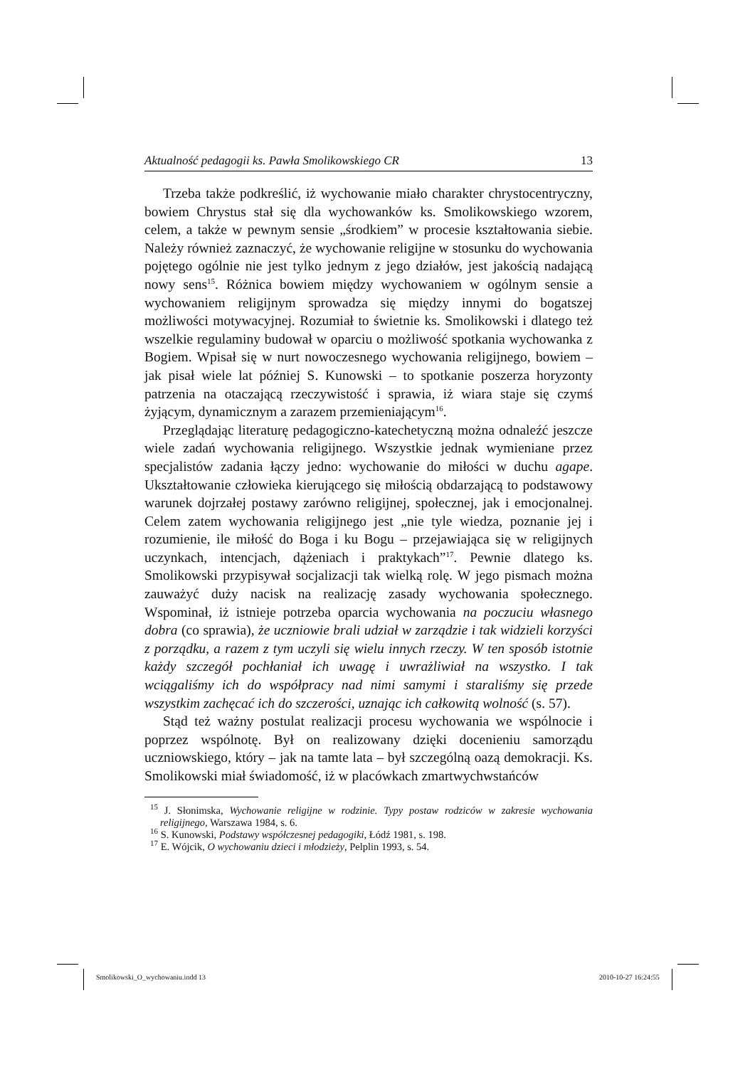Aktualność pedagogii ks. Pawła Smolikowskiego CR 13
Trzeba także podkreślić, iż wychowanie miało charakter chrystocentryczny, bowiem Chrystus stał się dla wychowanków ks. Smolikowskiego wzorem, celem, a także w pewnym sensie „środkiem” w procesie kształtowania siebie. Należy również zaznaczyć, że wychowanie religijne w stosunku do wychowania pojętego ogólnie nie jest tylko jednym z jego działów, jest jakością nadającą nowy sens<sup>15</sup>. Różnica bowiem między wychowaniem w ogólnym sensie a wychowaniem religijnym sprowadza się między innymi do bogatszej możliwości motywacyjnej. Rozumiał to świetnie ks. Smolikowski i dlatego też wszelkie regulaminy budował w oparciu o możliwość spotkania wychowanka z Bogiem. Wpisał się w nurt nowoczesnego wychowania religijnego, bowiem – jak pisał wiele lat później S. Kunowski – to spotkanie poszerza horyzonty patrzenia na otaczającą rzeczywistość i sprawia, iż wiara staje się czymś żyjącym, dynamicznym a zarazem przemieniającym<sup>16</sup>.
Przeglądając literaturę pedagogiczno-katechetyczną można odnaleźć jeszcze wiele zadań wychowania religijnego. Wszystkie jednak wymieniane przez specjalistów zadania łączy jedno: wychowanie do miłości w duchu agape. Ukształtowanie człowieka kierującego się miłością obdarzającą to podstawowy warunek dojrzałej postawy zarówno religijnej, społecznej, jak i emocjonalnej. Celem zatem wychowania religijnego jest „nie tyle wiedza, poznanie jej i rozumienie, ile miłość do Boga i ku Bogu – przejawiająca się w religijnych uczynkach, intencjach, dążeniach i praktykach”<sup>17</sup>. Pewnie dlatego ks. Smolikowski przypisywał socjalizacji tak wielką rolę. W jego pismach można zauważyć duży nacisk na realizację zasady wychowania społecznego. Wspominał, iż istnieje potrzeba oparcia wychowania na poczuciu własnego dobra (co sprawia), że uczniowie brali udział w zarządzie i tak widzieli korzyści z porządku, a razem z tym uczyli się wielu innych rzeczy. W ten sposób istotnie każdy szczegół pochłaniał ich uwagę i uwrażliwiał na wszystko. I tak wciągaliśmy ich do współpracy nad nimi samymi i staraliśmy się przede wszystkim zachęcać ich do szczerości, uznając ich całkowitą wolność (s. 57).
Stąd też ważny postulat realizacji procesu wychowania we wspólnocie i poprzez wspólnotę. Był on realizowany dzięki docenieniu samorządu uczniowskiego, który – jak na tamte lata – był szczególną oazą demokracji. Ks. Smolikowski miał świadomość, iż w placówkach zmartwychwstańców
<sup>15</sup> J. Słonimska, Wychowanie religijne w rodzinie. Typy postaw rodziców w zakresie wychowania religijnego, Warszawa 1984, s. 6.
<sup>16</sup> S. Kunowski, Podstawy współczesnej pedagogiki, Łódź 1981, s. 198.
<sup>17</sup> E. Wójcik, O wychowaniu dzieci i młodzieży, Pelplin 1993, s. 54.
Smolikowski_O_wychowaniu.indd 13
2010-10-27 16:24:55